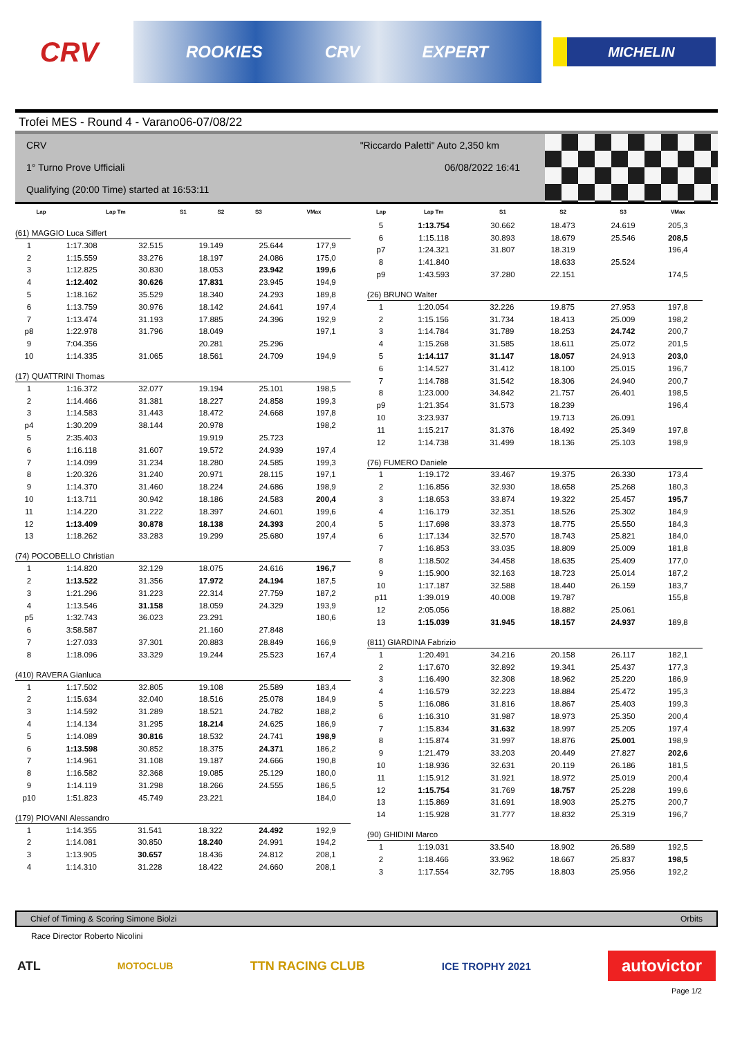CRV
ROOKIES CRV EXPERT
MICHELIN
Trofei MES - Round 4 - Varano06-07/08/22
CRV "Riccardo Paletti" Auto 2,350 km
1° Turno Prove Ufficiali 06/08/2022 16:41
Qualifying (20:00 Time) started at 16:53:11
| Lap | Lap Tm | S1 | S2 | S3 | VMax |
| --- | --- | --- | --- | --- | --- |
(61) MAGGIO Luca Siffert
| 1 | 1:17.308 | 32.515 | 19.149 | 25.644 | 177,9 |
| 2 | 1:15.559 | 33.276 | 18.197 | 24.086 | 175,0 |
| 3 | 1:12.825 | 30.830 | 18.053 | 23.942 | 199,6 |
| 4 | 1:12.402 | 30.626 | 17.831 | 23.945 | 194,9 |
| 5 | 1:18.162 | 35.529 | 18.340 | 24.293 | 189,8 |
| 6 | 1:13.759 | 30.976 | 18.142 | 24.641 | 197,4 |
| 7 | 1:13.474 | 31.193 | 17.885 | 24.396 | 192,9 |
| p8 | 1:22.978 | 31.796 | 18.049 | | 197,1 |
| 9 | 7:04.356 | | 20.281 | 25.296 | |
| 10 | 1:14.335 | 31.065 | 18.561 | 24.709 | 194,9 |
(17) QUATTRINI Thomas
| 1 | 1:16.372 | 32.077 | 19.194 | 25.101 | 198,5 |
| 2 | 1:14.466 | 31.381 | 18.227 | 24.858 | 199,3 |
| 3 | 1:14.583 | 31.443 | 18.472 | 24.668 | 197,8 |
| p4 | 1:30.209 | 38.144 | 20.978 | | 198,2 |
| 5 | 2:35.403 | | 19.919 | 25.723 | |
| 6 | 1:16.118 | 31.607 | 19.572 | 24.939 | 197,4 |
| 7 | 1:14.099 | 31.234 | 18.280 | 24.585 | 199,3 |
| 8 | 1:20.326 | 31.240 | 20.971 | 28.115 | 197,1 |
| 9 | 1:14.370 | 31.460 | 18.224 | 24.686 | 198,9 |
| 10 | 1:13.711 | 30.942 | 18.186 | 24.583 | 200,4 |
| 11 | 1:14.220 | 31.222 | 18.397 | 24.601 | 199,6 |
| 12 | 1:13.409 | 30.878 | 18.138 | 24.393 | 200,4 |
| 13 | 1:18.262 | 33.283 | 19.299 | 25.680 | 197,4 |
(74) POCOBELLO Christian
| 1 | 1:14.820 | 32.129 | 18.075 | 24.616 | 196,7 |
| 2 | 1:13.522 | 31.356 | 17.972 | 24.194 | 187,5 |
| 3 | 1:21.296 | 31.223 | 22.314 | 27.759 | 187,2 |
| 4 | 1:13.546 | 31.158 | 18.059 | 24.329 | 193,9 |
| p5 | 1:32.743 | 36.023 | 23.291 | | 180,6 |
| 6 | 3:58.587 | | 21.160 | 27.848 | |
| 7 | 1:27.033 | 37.301 | 20.883 | 28.849 | 166,9 |
| 8 | 1:18.096 | 33.329 | 19.244 | 25.523 | 167,4 |
(410) RAVERA Gianluca
| 1 | 1:17.502 | 32.805 | 19.108 | 25.589 | 183,4 |
| 2 | 1:15.634 | 32.040 | 18.516 | 25.078 | 184,9 |
| 3 | 1:14.592 | 31.289 | 18.521 | 24.782 | 188,2 |
| 4 | 1:14.134 | 31.295 | 18.214 | 24.625 | 186,9 |
| 5 | 1:14.089 | 30.816 | 18.532 | 24.741 | 198,9 |
| 6 | 1:13.598 | 30.852 | 18.375 | 24.371 | 186,2 |
| 7 | 1:14.961 | 31.108 | 19.187 | 24.666 | 190,8 |
| 8 | 1:16.582 | 32.368 | 19.085 | 25.129 | 180,0 |
| 9 | 1:14.119 | 31.298 | 18.266 | 24.555 | 186,5 |
| p10 | 1:51.823 | 45.749 | 23.221 | | 184,0 |
(179) PIOVANI Alessandro
| 1 | 1:14.355 | 31.541 | 18.322 | 24.492 | 192,9 |
| 2 | 1:14.081 | 30.850 | 18.240 | 24.991 | 194,2 |
| 3 | 1:13.905 | 30.657 | 18.436 | 24.812 | 208,1 |
| 4 | 1:14.310 | 31.228 | 18.422 | 24.660 | 208,1 |
| Lap | Lap Tm | S1 | S2 | S3 | VMax |
| --- | --- | --- | --- | --- | --- |
| 5 | 1:13.754 | 30.662 | 18.473 | 24.619 | 205,3 |
| 6 | 1:15.118 | 30.893 | 18.679 | 25.546 | 208,5 |
| p7 | 1:24.321 | 31.807 | 18.319 | | 196,4 |
| 8 | 1:41.840 | | 18.633 | 25.524 | |
| p9 | 1:43.593 | 37.280 | 22.151 | | 174,5 |
(26) BRUNO Walter
| 1 | 1:20.054 | 32.226 | 19.875 | 27.953 | 197,8 |
| 2 | 1:15.156 | 31.734 | 18.413 | 25.009 | 198,2 |
| 3 | 1:14.784 | 31.789 | 18.253 | 24.742 | 200,7 |
| 4 | 1:15.268 | 31.585 | 18.611 | 25.072 | 201,5 |
| 5 | 1:14.117 | 31.147 | 18.057 | 24.913 | 203,0 |
| 6 | 1:14.527 | 31.412 | 18.100 | 25.015 | 196,7 |
| 7 | 1:14.788 | 31.542 | 18.306 | 24.940 | 200,7 |
| 8 | 1:23.000 | 34.842 | 21.757 | 26.401 | 198,5 |
| p9 | 1:21.354 | 31.573 | 18.239 | | 196,4 |
| 10 | 3:23.937 | | 19.713 | 26.091 | |
| 11 | 1:15.217 | 31.376 | 18.492 | 25.349 | 197,8 |
| 12 | 1:14.738 | 31.499 | 18.136 | 25.103 | 198,9 |
(76) FUMERO Daniele
| 1 | 1:19.172 | 33.467 | 19.375 | 26.330 | 173,4 |
| 2 | 1:16.856 | 32.930 | 18.658 | 25.268 | 180,3 |
| 3 | 1:18.653 | 33.874 | 19.322 | 25.457 | 195,7 |
| 4 | 1:16.179 | 32.351 | 18.526 | 25.302 | 184,9 |
| 5 | 1:17.698 | 33.373 | 18.775 | 25.550 | 184,3 |
| 6 | 1:17.134 | 32.570 | 18.743 | 25.821 | 184,0 |
| 7 | 1:16.853 | 33.035 | 18.809 | 25.009 | 181,8 |
| 8 | 1:18.502 | 34.458 | 18.635 | 25.409 | 177,0 |
| 9 | 1:15.900 | 32.163 | 18.723 | 25.014 | 187,2 |
| 10 | 1:17.187 | 32.588 | 18.440 | 26.159 | 183,7 |
| p11 | 1:39.019 | 40.008 | 19.787 | | 155,8 |
| 12 | 2:05.056 | | 18.882 | 25.061 | |
| 13 | 1:15.039 | 31.945 | 18.157 | 24.937 | 189,8 |
(811) GIARDINA Fabrizio
| 1 | 1:20.491 | 34.216 | 20.158 | 26.117 | 182,1 |
| 2 | 1:17.670 | 32.892 | 19.341 | 25.437 | 177,3 |
| 3 | 1:16.490 | 32.308 | 18.962 | 25.220 | 186,9 |
| 4 | 1:16.579 | 32.223 | 18.884 | 25.472 | 195,3 |
| 5 | 1:16.086 | 31.816 | 18.867 | 25.403 | 199,3 |
| 6 | 1:16.310 | 31.987 | 18.973 | 25.350 | 200,4 |
| 7 | 1:15.834 | 31.632 | 18.997 | 25.205 | 197,4 |
| 8 | 1:15.874 | 31.997 | 18.876 | 25.001 | 198,9 |
| 9 | 1:21.479 | 33.203 | 20.449 | 27.827 | 202,6 |
| 10 | 1:18.936 | 32.631 | 20.119 | 26.186 | 181,5 |
| 11 | 1:15.912 | 31.921 | 18.972 | 25.019 | 200,4 |
| 12 | 1:15.754 | 31.769 | 18.757 | 25.228 | 199,6 |
| 13 | 1:15.869 | 31.691 | 18.903 | 25.275 | 200,7 |
| 14 | 1:15.928 | 31.777 | 18.832 | 25.319 | 196,7 |
(90) GHIDINI Marco
| 1 | 1:19.031 | 33.540 | 18.902 | 26.589 | 192,5 |
| 2 | 1:18.466 | 33.962 | 18.667 | 25.837 | 198,5 |
| 3 | 1:17.554 | 32.795 | 18.803 | 25.956 | 192,2 |
Chief of Timing & Scoring Simone Biolzi Orbits
Race Director Roberto Nicolini
ATL
MOTOCLUB
TTN RACING CLUB
ICE TROPHY 2021
autovictor
Page 1/2